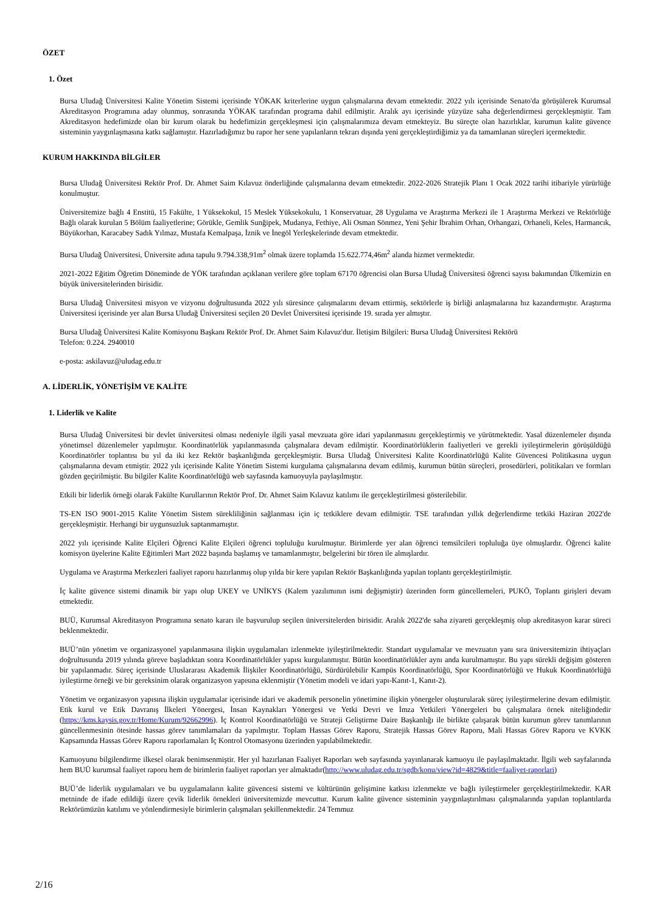ÖZET
1. Özet
Bursa Uludağ Üniversitesi Kalite Yönetim Sistemi içerisinde YÖKAK kriterlerine uygun çalışmalarına devam etmektedir. 2022 yılı içerisinde Senato'da görüşülerek Kurumsal Akreditasyon Programına aday olunmuş, sonrasında YÖKAK tarafından programa dahil edilmiştir. Aralık ayı içerisinde yüzyüze saha değerlendirmesi gerçekleşmiştir. Tam Akreditasyon hedefimizde olan bir kurum olarak bu hedefimizin gerçekleşmesi için çalışmalarımıza devam etmekteyiz. Bu süreçte olan hazırlıklar, kurumun kalite güvence sisteminin yaygınlaşmasına katkı sağlamıştır. Hazırladığımız bu rapor her sene yapılanların tekrarı dışında yeni gerçekleştirdiğimiz ya da tamamlanan süreçleri içermektedir.
KURUM HAKKINDA BİLGİLER
Bursa Uludağ Üniversitesi Rektör Prof. Dr. Ahmet Saim Kılavuz önderliğinde çalışmalarına devam etmektedir. 2022-2026 Stratejik Planı 1 Ocak 2022 tarihi itibariyle yürürlüğe konulmuştur.
Üniversitemize bağlı 4 Enstitü, 15 Fakülte, 1 Yüksekokul, 15 Meslek Yüksekokulu, 1 Konservatuar, 28 Uygulama ve Araştırma Merkezi ile 1 Araştırma Merkezi ve Rektörlüğe Bağlı olarak kurulan 5 Bölüm faaliyetlerine; Görükle, Gemlik Sunğipek, Mudanya, Fethiye, Ali Osman Sönmez, Yeni Şehir İbrahim Orhan, Orhangazi, Orhaneli, Keles, Harmancık, Büyükorhan, Karacabey Sadık Yılmaz, Mustafa Kemalpaşa, İznik ve İnegöl Yerleşkelerinde devam etmektedir.
Bursa Uludağ Üniversitesi, Üniversite adına tapulu 9.794.338,91m<sup>2</sup> olmak üzere toplamda 15.622.774,46m<sup>2</sup> alanda hizmet vermektedir.
2021-2022 Eğitim Öğretim Döneminde de YÖK tarafından açıklanan verilere göre toplam 67170 öğrencisi olan Bursa Uludağ Üniversitesi öğrenci sayısı bakımından Ülkemizin en büyük üniversitelerinden birisidir.
Bursa Uludağ Üniversitesi misyon ve vizyonu doğrultusunda 2022 yılı süresince çalışmalarını devam ettirmiş, sektörlerle iş birliği anlaşmalarına hız kazandırmıştır. Araştırma Üniversitesi içerisinde yer alan Bursa Uludağ Üniversitesi seçilen 20 Devlet Üniversitesi içerisinde 19. sırada yer almıştır.
Bursa Uludağ Üniversitesi Kalite Komisyonu Başkanı Rektör Prof. Dr. Ahmet Saim Kılavuz'dur. İletişim Bilgileri: Bursa Uludağ Üniversitesi Rektörü
Telefon: 0.224. 2940010
e-posta: askilavuz@uludag.edu.tr
A. LİDERLİK, YÖNETİŞİM VE KALİTE
1. Liderlik ve Kalite
Bursa Uludağ Üniversitesi bir devlet üniversitesi olması nedeniyle ilgili yasal mevzuata göre idari yapılanmasını gerçekleştirmiş ve yürütmektedir. Yasal düzenlemeler dışında yönetimsel düzenlemeler yapılmıştır. Koordinatörlük yapılanmasında çalışmalara devam edilmiştir. Koordinatörlüklerin faaliyetleri ve gerekli iyileştirmelerin görüşüldüğü Koordinatörler toplantısı bu yıl da iki kez Rektör başkanlığında gerçekleşmiştir. Bursa Uludağ Üniversitesi Kalite Koordinatörlüğü Kalite Güvencesi Politikasına uygun çalışmalarına devam etmiştir. 2022 yılı içerisinde Kalite Yönetim Sistemi kurgulama çalışmalarına devam edilmiş, kurumun bütün süreçleri, prosedürleri, politikaları ve formları gözden geçirilmiştir. Bu bilgiler Kalite Koordinatörlüğü web sayfasında kamuoyuyla paylaşılmıştır.
Etkili bir liderlik örneği olarak Fakülte Kurullarının Rektör Prof. Dr. Ahmet Saim Kılavuz katılımı ile gerçekleştirilmesi gösterilebilir.
TS-EN ISO 9001-2015 Kalite Yönetim Sistem sürekliliğinin sağlanması için iç tetkiklere devam edilmiştir. TSE tarafından yıllık değerlendirme tetkiki Haziran 2022'de gerçekleşmiştir. Herhangi bir uygunsuzluk saptanmamıştır.
2022 yılı içerisinde Kalite Elçileri Öğrenci Kalite Elçileri öğrenci topluluğu kurulmuştur. Birimlerde yer alan öğrenci temsilcileri topluluğa üye olmuşlardır. Öğrenci kalite komisyon üyelerine Kalite Eğitimleri Mart 2022 başında başlamış ve tamamlanmıştır, belgelerini bir tören ile almışlardır.
Uygulama ve Araştırma Merkezleri faaliyet raporu hazırlanmış olup yılda bir kere yapılan Rektör Başkanlığında yapılan toplantı gerçekleştirilmiştir.
İç kalite güvence sistemi dinamik bir yapı olup UKEY ve UNİKYS (Kalem yazılımının ismi değişmiştir) üzerinden form güncellemeleri, PUKÖ, Toplantı girişleri devam etmektedir.
BUÜ, Kurumsal Akreditasyon Programına senato kararı ile başvurulup seçilen üniversitelerden birisidir. Aralık 2022'de saha ziyareti gerçekleşmiş olup akreditasyon karar süreci beklenmektedir.
BUÜ’nün yönetim ve organizasyonel yapılanmasına ilişkin uygulamaları izlenmekte iyileştirilmektedir. Standart uygulamalar ve mevzuatın yanı sıra üniversitemizin ihtiyaçları doğrultusunda 2019 yılında göreve başladıktan sonra Koordinatörlükler yapısı kurgulanmıştır. Bütün koordinatörlükler aynı anda kurulmamıştır. Bu yapı sürekli değişim gösteren bir yapılanmadır. Süreç içerisinde Uluslararası Akademik İlişkiler Koordinatörlüğü, Sürdürülebilir Kampüs Koordinatörlüğü, Spor Koordinatörlüğü ve Hukuk Koordinatörlüğü iyileştirme örneği ve bir gereksinim olarak organizasyon yapısına eklenmiştir (Yönetim modeli ve idari yapı-Kanıt-1, Kanıt-2).
Yönetim ve organizasyon yapısına ilişkin uygulamalar içerisinde idari ve akademik personelin yönetimine ilişkin yönergeler oluşturularak süreç iyileştirmelerine devam edilmiştir. Etik kurul ve Etik Davranış İlkeleri Yönergesi, İnsan Kaynakları Yönergesi ve Yetki Devri ve İmza Yetkileri Yönergeleri bu çalışmalara örnek niteliğindedir (https://kms.kaysis.gov.tr/Home/Kurum/92662996). İç Kontrol Koordinatörlüğü ve Strateji Geliştirme Daire Başkanlığı ile birlikte çalışarak bütün kurumun görev tanımlarının güncellenmesinin ötesinde hassas görev tanımlamaları da yapılmıştır. Toplam Hassas Görev Raporu, Stratejik Hassas Görev Raporu, Mali Hassas Görev Raporu ve KVKK Kapsamında Hassas Görev Raporu raporlamaları İç Kontrol Otomasyonu üzerinden yapılabilmektedir.
Kamuoyunu bilgilendirme ilkesel olarak benimsenmiştir. Her yıl hazırlanan Faaliyet Raporları web sayfasında yayınlanarak kamuoyu ile paylaşılmaktadır. İlgili web sayfalarında hem BUÜ kurumsal faaliyet raporu hem de birimlerin faaliyet raporları yer almaktadır(http://www.uludag.edu.tr/sgdb/konu/view?id=4829&title=faaliyet-raporlari)
BUÜ’de liderlik uygulamaları ve bu uygulamaların kalite güvencesi sistemi ve kültürünün gelişimine katkısı izlenmekte ve bağlı iyileştirmeler gerçekleştirilmektedir. KAR metninde de ifade edildiği üzere çevik liderlik örnekleri üniversitemizde mevcuttur. Kurum kalite güvence sisteminin yaygınlaştırılması çalışmalarında yapılan toplantılarda Rektörümüzün katılımı ve yönlendirmesiyle birimlerin çalışmaları şekillenmektedir. 24 Temmuz
2/16